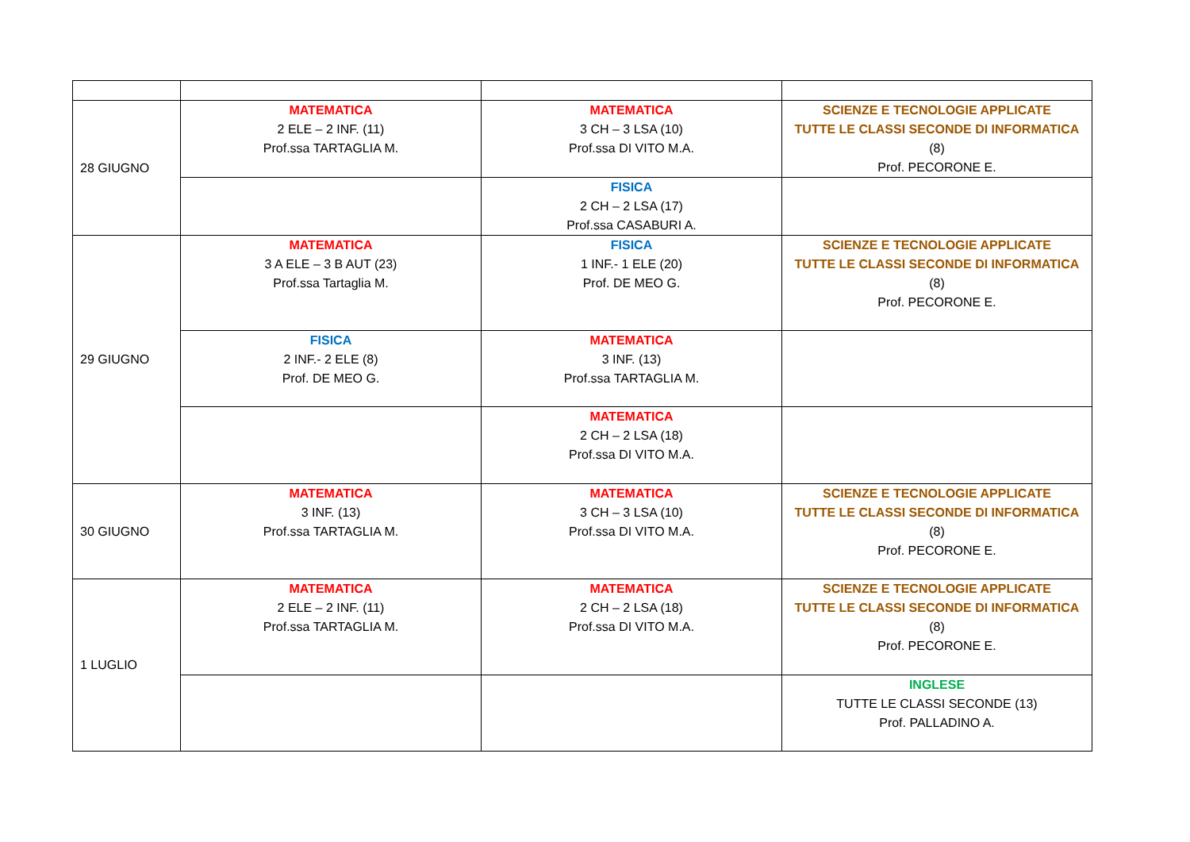| 28 GIUGNO | MATEMATICA 2 ELE – 2 INF. (11) Prof.ssa TARTAGLIA M. | MATEMATICA 3 CH – 3 LSA (10) Prof.ssa DI VITO M.A. | SCIENZE E TECNOLOGIE APPLICATE TUTTE LE CLASSI SECONDE DI INFORMATICA (8) Prof. PECORONE E. |
| | | FISICA 2 CH – 2 LSA (17) Prof.ssa CASABURI A. | |
| 29 GIUGNO | MATEMATICA 3 A ELE – 3 B AUT (23) Prof.ssa Tartaglia M. | FISICA 1 INF.- 1 ELE (20) Prof. DE MEO G. | SCIENZE E TECNOLOGIE APPLICATE TUTTE LE CLASSI SECONDE DI INFORMATICA (8) Prof. PECORONE E. |
| | FISICA 2 INF.- 2 ELE (8) Prof. DE MEO G. | MATEMATICA 3 INF. (13) Prof.ssa TARTAGLIA M. | |
| | | MATEMATICA 2 CH – 2 LSA (18) Prof.ssa DI VITO M.A. | |
| 30 GIUGNO | MATEMATICA 3 INF. (13) Prof.ssa TARTAGLIA M. | MATEMATICA 3 CH – 3 LSA (10) Prof.ssa DI VITO M.A. | SCIENZE E TECNOLOGIE APPLICATE TUTTE LE CLASSI SECONDE DI INFORMATICA (8) Prof. PECORONE E. |
| 1 LUGLIO | MATEMATICA 2 ELE – 2 INF. (11) Prof.ssa TARTAGLIA M. | MATEMATICA 2 CH – 2 LSA (18) Prof.ssa DI VITO M.A. | SCIENZE E TECNOLOGIE APPLICATE TUTTE LE CLASSI SECONDE DI INFORMATICA (8) Prof. PECORONE E. |
| | | | INGLESE TUTTE LE CLASSI SECONDE (13) Prof. PALLADINO A. |